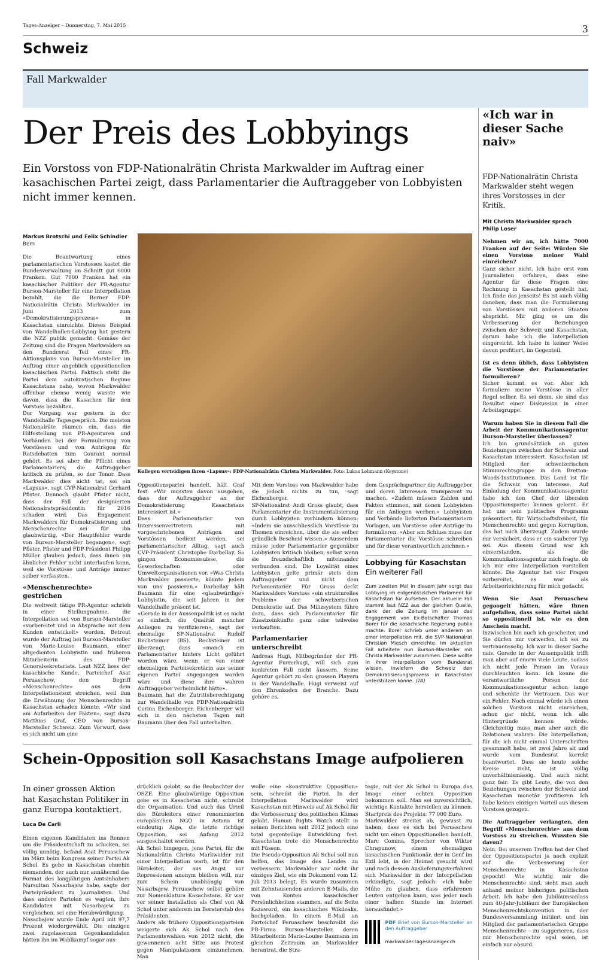Tages-Anzeiger – Donnerstag, 7. Mai 2015 3
Schweiz
Fall Markwalder
Der Preis des Lobbyings
Ein Vorstoss von FDP-Nationalrätin Christa Markwalder im Auftrag einer kasachischen Partei zeigt, dass Parlamentarier die Auftraggeber von Lobbyisten nicht immer kennen.
Markus Brotschi und Felix Schindler
Bern
Die Beantwortung eines parlamentarischen Vorstosses kostet die Bundesverwaltung im Schnitt gut 6000 Franken. Gut 7000 Franken hat ein kasachischer Politiker der PR-Agentur Burson-Marsteller für eine Interpellation bezahlt, die die Berner FDP-Nationalrätin Christa Markwalder im Juni 2013 zum «Demokratisierungsprozess» in Kasachstan einreichte. Dieses Beispiel von Wandelhallen-Lobbying hat gestern die NZZ publik gemacht. Gemäss der Zeitung sind die Fragen Markwalders an den Bundesrat Teil eines PR-Aktionsplans von Burson-Marsteller im Auftrag einer angeblich oppositionellen kasachischen Partei. Faktisch steht die Partei dem autokratischen Regime Kasachstans nahe, wovon Markwalder offenbar ebenso wenig wusste wie davon, dass die Kasachen für den Vorstoss bezahlten.
Der Vorgang war gestern in der Wandelhalle Tagesgespräch. Die meisten Nationalräte räumen ein, dass die Hilfestellung von PR-Agenturen und Verbänden bei der Formulierung von Vorstössen und von Anträgen für Ratsdebatten zum Courant normal gehört. Es sei aber die Pflicht eines Parlamentariers, die Auftraggeber kritisch zu prüfen, so der Tenor. Dass Markwalder dies nicht tat, sei ein «Lapsus», sagt CVP-Nationalrat Gerhard Pfister. Dennoch glaubt Pfister nicht, dass der Fall der designierten Nationalratspräsidentin für 2016 schaden wird. Das Engagement Markwalders für Demokratisierung und Menschenrechte sei für ihn glaubwürdig. «Der Hauptfehler wurde von Burson-Marsteller begangen», sagt Pfister. Pfister und FDP-Präsident Philipp Müller glauben jedoch, dass ihnen ein ähnlicher Fehler nicht unterlaufen kann, weil sie Vorstösse und Anträge immer selber verfassten.
«Menschenrechte» gestrichen
Die weltweit tätige PR-Agentur schrieb in einer Stellungnahme, die Interpellation sei von Burson-Marsteller «vorbereitet und in Absprache mit dem Kunden entwickelt» worden. Betreut wurde der Auftrag bei Burson-Marsteller von Marie-Louise Baumann, einer altgedienten Lobbyistin und früheren Mitarbeiterin des FDP-Generalsekretariats. Laut NZZ liess der kasachische Kunde, Parteichef Asat Peruaschew, den Begriff «Menschenrechte» aus dem Interpellationstext streichen, weil ihm die Erwähnung der Menschenrechte in Kasachstan schaden könnte. «Wir sind am Aufarbeiten der Fakten», sagt dazu Matthias Graf, CEO von Burson-Marsteller Schweiz. Zum Vorwurf, dass es sich nicht um eine
Kollegen verteidigen ihren «Lapsus»: FDP-Nationalrätin Christa Markwalder. Foto: Lukas Lehmann (Keystone)
Oppositionspartei handelt, hält Graf fest: «Wir mussten davon ausgehen, dass der Auftraggeber an der Demokratisierung Kasachstans interessiert ist.»
Dass Parlamentarier von Interessenvertretern mit vorgeschriebenen Anträgen und Vorstössen bedient werden, sei parlamentarischer Alltag, sagt auch CVP-Präsident Christophe Darbellay. So gingen Economiesuisse, die Gewerkschaften oder Umweltorganisationen vor. «Was Christa Markwalder passierte, könnte jedem von uns passieren.» Darbellay hält Baumann für eine «glaubwürdige» Lobbyistin, die seit Jahren in der Wandelhalle präsent ist.
«Gerade in der Aussenpolitik ist es nicht so einfach, die Qualität mancher Anliegen zu verifizieren», sagt der ehemalige SP-Nationalrat Rudolf Rechsteiner (BS). Rechsteiner ist überzeugt, dass «manch ein Parlamentarier hinters Licht geführt worden wäre, wenn er von einer ehemaligen Parteisekretärin aus seiner eigenen Partei angegangen worden wäre und diese ihre wahren Auftraggeber verheimlicht hätte».
Baumann hat die Zutrittsberechtigung zur Wandelhalle von FDP-Nationalrätin Corina Eichenberger. Eichenberger will sich in den nächsten Tagen mit Baumann über den Fall unterhalten.
Mit dem Vorstoss von Markwalder habe sie jedoch nichts zu tun, sagt Eichenberger.
SP-Nationalrat Andi Gross glaubt, dass Parlamentarier die Instrumentalisierung durch Lobbyisten verhindern können: «Indem sie ausschliesslich Vorstösse zu Themen einreichen, über die sie selber gründlich Bescheid wissen.» Ausserdem müsse jeder Parlamentarier gegenüber Lobbyisten kritisch bleiben, selbst wenn sie freundschaftlich miteinander verbunden sind. Die Loyalität eines Lobbyisten gelte primär stets dem Auftraggeber und nicht dem Parlamentarier. Für Gross deckt Markwalders Vorstoss «ein strukturelles Problem» der schweizerischen Demokratie auf. Das Milizsystem führe dazu, dass sich Parlamentarier für Zusatzeinkünfte ganz oder teilweise verkauften.
Parlamentarier unterschreibt
Andreas Hugi, Mitbegründer der PR-Agentur Furrerhugi, will sich zum konkreten Fall nicht äussern. Seine Agentur gehört zu den grossen Playern in der Wandelhalle. Hugi verweist auf den Ehrenkodex der Branche. Dazu gehöre es,
dem Gesprächspartner die Auftraggeber und deren Interessen transparent zu machen. «Zudem müssen Zahlen und Fakten stimmen, mit denen Lobbyisten für ein Anliegen werben.» Lobbyisten und Verbände lieferten Parlamentariern Vorlagen, um Vorstösse oder Anträge zu formulieren. «Aber am Schluss muss der Parlamentarier die Vorstösse schreiben und für diese verantwortlich zeichnen.»
Lobbying für Kasachstan
Ein weiterer Fall
Zum zweiten Mal in diesem Jahr sorgt das Lobbying im eidgenössischen Parlament für Kasachstan für Aufsehen. Der aktuelle Fall stammt laut NZZ aus der gleichen Quelle, dank der die Zeitung im Januar das Engagement von Ex-Botschafter Thomas Borer für die kasachische Regierung publik machte. Borer schrieb unter anderem an einer Interpellation mit, die SVP-Nationalrat Christian Miesch einreichte. Im aktuellen Fall arbeitete nun Burson-Marsteller mit Christa Markwalder zusammen. Diese wollte in ihrer Interpellation vom Bundesrat wissen, inwiefern die Schweiz den Demokratisierungsprozess in Kasachstan unterstützen könne. (TA)
Schein-Opposition soll Kasachstans Image aufpolieren
In einer grossen Aktion hat Kasachstan Politiker in ganz Europa kontaktiert.
Luca De Carli
Einen eigenen Kandidaten ins Rennen um die Präsidentschaft zu schicken, sei völlig unnötig, befand Asat Peruaschew im März beim Kongress seiner Partei Ak Schol. Es gebe in Kasachstan ohnehin niemanden, der auch nur annähernd das Format des langjährigen Amtsinhabers Nursultan Nasarbajew habe, sagte der Parteipräsident zu Journalisten. Und dass andere Parteien es wagten, ihre Kandidaten mit Nasarbajew zu vergleichen, sei eine Herabwürdigung.
Nasarbajew wurde Ende April mit 97,7 Prozent wiedergewählt. Die einzigen zwei zugelassenen Gegenkandidaten hätten ihn im Wahlkampf sogar aus-
drücklich gelobt, so die Beobachter der OSZE. Eine glaubwürdige Opposition gebe es in Kasachstan nicht, schreibt die Organisation. Und auch das Urteil des Büroleiters einer renommierten europäischen NGO in Astana ist eindeutig: Alga, die letzte richtige Opposition, sei Anfang 2012 ausgeschaltet worden.
Ak Schol hingegen, jene Partei, für die Nationalrätin Christa Markwalder mit einer Interpellation warb, ist für den Büroleiter, der aus Angst vor Repressionen anonym bleiben will, nur zum Schein unabhängig von Nasarbajew. Peruaschew selbst gehöre zur Nomenklatura Kasachstans. Er war vor seiner Installation als Chef von Ak Schol unter anderem im Beraterstab des Präsidenten.
Anders als frühere Oppositionsparteien weigerte sich Ak Schol nach den Parlamentswahlen von 2012 nicht, die gewonnenen acht Sitze aus Protest gegen Manipulationen einzunehmen. Man
wolle eine «konstruktive Opposition» sein, schreibt die Partei. In der Interpellation Markwalder wird Kasachstan mit Hinweis auf Ak Schol für die Verbesserung des politischen Klimas gelobt. Human Rights Watch stellt in seinen Berichten seit 2012 jedoch eine total gegenteilige Entwicklung fest. Kasachstan trete die Menschenrechte mit Füssen.
Die Pseudo-Opposition Ak Schol soll nun helfen, das Image des Landes zu verbessern. Markwalder war nicht ihr einziges Ziel, wie ein Dokument vom 12. Juli 2013 belegt. Es wurde zusammen mit Zehntausenden anderen E-Mails, die von Konten kasachischer Persönlichkeiten stammen, auf die Seite Kazaword, ein kasachisches Wikileaks, hochgeladen. In einem E-Mail an Parteichef Peruaschew beschreibt die PR-Firma Burson-Marsteller, deren Mitarbeiterin Marie-Louise Baumann im gleichen Zeitraum an Markwalder herantrat, die Stra-
tegie, mit der Ak Schol in Europa das Image einer echten Opposition bekommen soll. Man sei zuversichtlich, wichtige Kontakte herstellen zu können. Startpreis des Projekts: 77 000 Euro.
Markwalder streitet ab, gewusst zu haben, dass es sich bei Peruaschew nicht um einen Oppositionellen handelt. Marc Comina, Sprecher von Wiktor Chrapunow, einem ehemaligen kasachischen Funktionär, der in Genf im Exil lebt, in der Heimat gesucht wird und nach dessen Auslieferungsverfahren sich Markwalder in der Interpellation erkundigte, sagt jedoch: «Ich habe Mühe zu glauben, dass erfahrenen Leuten entgehen kann, was jeder nach einer halben Stunde im Internet herausfindet.»
PDF Brief von Burson-Marsteller an den Auftraggeber
markwalder.tagesanzeiger.ch
«Ich war in dieser Sache naiv»
FDP-Nationalrätin Christa Markwalder steht wegen ihres Vorstosses in der Kritik.
Mit Christa Markwalder sprach Philip Loser
Nehmen wir an, ich hätte 7000 Franken auf der Seite: Würden Sie einen Vorstoss meiner Wahl einreichen?
Ganz sicher nicht. Ich habe erst vom Journalisten erfahren, dass eine Agentur für diese Fragen eine Rechnung in Kasachstan gestellt hat. Ich finde das jenseits! Es ist auch völlig daneben, dass man die Formulierung von Vorstössen mit anderen Staaten abspricht. Mir ging es um die Verbesserung der Beziehungen zwischen der Schweiz und Kasachstan, darum habe ich die Interpellation eingereicht. Ich habe in keiner Weise davon profitiert, im Gegenteil.
Ist es denn üblich, dass Lobbyisten die Vorstösse der Parlamentarier formulieren?
Sicher kommt es vor. Aber ich formuliere meine Vorstösse in aller Regel selber. Es sei denn, sie sind das Resultat einer Diskussion in einer Arbeitsgruppe.
Warum haben Sie in diesem Fall die Arbeit der Kommunikationsagentur Burson-Marsteller überlassen?
Ich bin grundsätzlich an guten Beziehungen zwischen der Schweiz und Kasachstan interessiert. Kasachstan ist Mitglied der schweizerischen Stimmrechtsgruppe in den Bretton-Woods-Institutionen. Das Land ist für die Schweiz von Interesse. Auf Einladung der Kommunikationsagentur habe ich den Chef der liberalen Oppositionspartei kennen gelernt. Er hat uns sein politisches Programm präsentiert, für Wirtschaftsfreiheit, für Menschenrechte und gegen Korruption, das hat mich überzeugt. Zudem wurde mir versichert, dass er ein sauberer Typ sei. Aus diesem Grund war ich einverstanden, als die Kommunikationsagentur mich fragte, ob ich mir eine Interpellation vorstellen könnte. Die Agentur hat vier Fragen vorbereitet, es war als Arbeitserleichterung für mich gedacht.
Wenn Sie Asat Peruaschew gegoogelt hätten, wäre Ihnen aufgefallen, dass seine Partei nicht so oppositionell ist, wie es den Anschein macht.
Inzwischen bin auch ich gescheiter, und Sie dürfen mir vorwerfen, ich sei zu vertrauensselig. Ich war in dieser Sache naiv. Gerade in der Aussenpolitik trifft man aber auf enorm viele Leute, sodass ich nicht jede Person im Voraus durchleuchten kann. Ich kenne die verantwortliche Person der Kommunikationsagentur schon lange und schenkte ihr Vertrauen. Das war ein Fehler. Noch einmal würde ich einen solchen Vorstoss nicht einreichen, schon gar nicht, wenn ich alle Hintergründe kennen würde. Gleichzeitig muss man aber auch die Relationen wahren: Die Interpellation, für die ich nicht einmal Unterschriften gesammelt habe, ist zwei Jahre alt und wurde vom Bundesrat korrekt beantwortet. Dass sie heute solche Kreise zieht, ist völlig unverhältnismässig. Und auch nicht ganz fair: Es gibt Leute, die von den Beziehungen zwischen der Schweiz und Kasachstan monetär profitieren. Ich habe keinen einzigen Vorteil aus diesem Vorstoss gezogen.
Die Auftraggeber verlangten, den Begriff «Menschenrechte» aus dem Vorstoss zu streichen. Wussten Sie davon?
Nein. Bei unserem Treffen hat der Chef der Oppositionspartei ja noch explizit auf die Verbesserung der Menschenrechte in Kasachstan gepocht! Wie wichtig mir die Menschenrechte sind, sieht man auch anhand meiner bisherigen politischen Arbeit. Ich habe den Jubiläumsanlass zum 40-Jahr-Jubiläum der Europäischen Menschenrechtskonvention in der Bundesversammlung initiiert und bin Mitglied der parlamentarischen Gruppe Menschenrechte – zu suggerieren, dass mir Menschenrechte egal seien, ist einfach nur absurd.